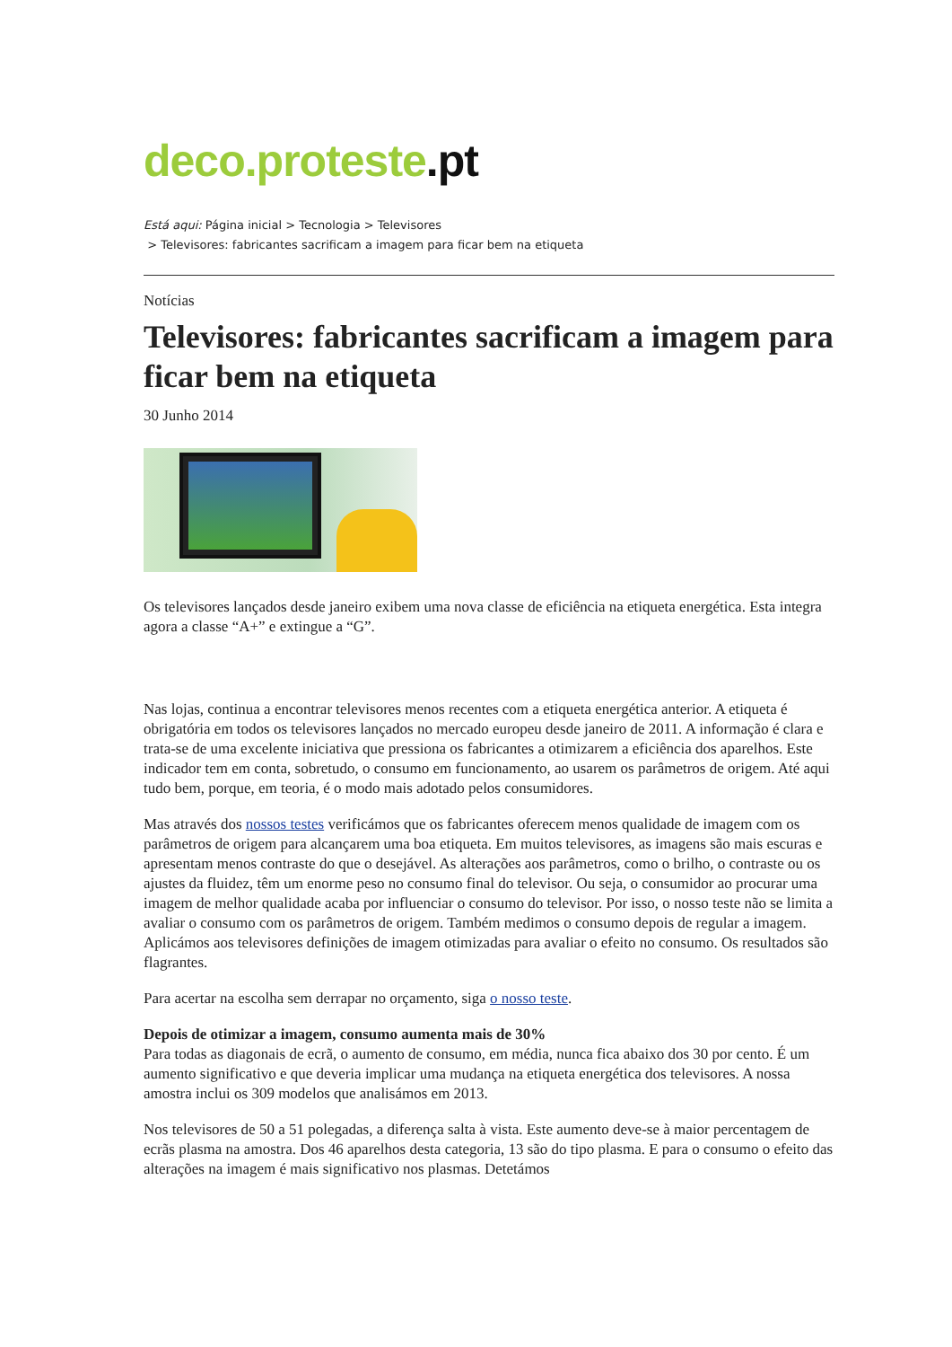deco.proteste.pt
Está aqui: Página inicial > Tecnologia > Televisores
> Televisores: fabricantes sacrificam a imagem para ficar bem na etiqueta
Notícias
Televisores: fabricantes sacrificam a imagem para ficar bem na etiqueta
30 Junho 2014
Os televisores lançados desde janeiro exibem uma nova classe de eficiência na etiqueta energética. Esta integra agora a classe “A+” e extingue a “G”.
Nas lojas, continua a encontrar televisores menos recentes com a etiqueta energética anterior. A etiqueta é obrigatória em todos os televisores lançados no mercado europeu desde janeiro de 2011. A informação é clara e trata-se de uma excelente iniciativa que pressiona os fabricantes a otimizarem a eficiência dos aparelhos. Este indicador tem em conta, sobretudo, o consumo em funcionamento, ao usarem os parâmetros de origem. Até aqui tudo bem, porque, em teoria, é o modo mais adotado pelos consumidores.
Mas através dos nossos testes verificámos que os fabricantes oferecem menos qualidade de imagem com os parâmetros de origem para alcançarem uma boa etiqueta. Em muitos televisores, as imagens são mais escuras e apresentam menos contraste do que o desejável. As alterações aos parâmetros, como o brilho, o contraste ou os ajustes da fluidez, têm um enorme peso no consumo final do televisor. Ou seja, o consumidor ao procurar uma imagem de melhor qualidade acaba por influenciar o consumo do televisor. Por isso, o nosso teste não se limita a avaliar o consumo com os parâmetros de origem. Também medimos o consumo depois de regular a imagem. Aplicámos aos televisores definições de imagem otimizadas para avaliar o efeito no consumo. Os resultados são flagrantes.
Para acertar na escolha sem derrapar no orçamento, siga o nosso teste.
Depois de otimizar a imagem, consumo aumenta mais de 30%
Para todas as diagonais de ecrã, o aumento de consumo, em média, nunca fica abaixo dos 30 por cento. É um aumento significativo e que deveria implicar uma mudança na etiqueta energética dos televisores. A nossa amostra inclui os 309 modelos que analisámos em 2013.
Nos televisores de 50 a 51 polegadas, a diferença salta à vista. Este aumento deve-se à maior percentagem de ecrãs plasma na amostra. Dos 46 aparelhos desta categoria, 13 são do tipo plasma. E para o consumo o efeito das alterações na imagem é mais significativo nos plasmas. Detetámos